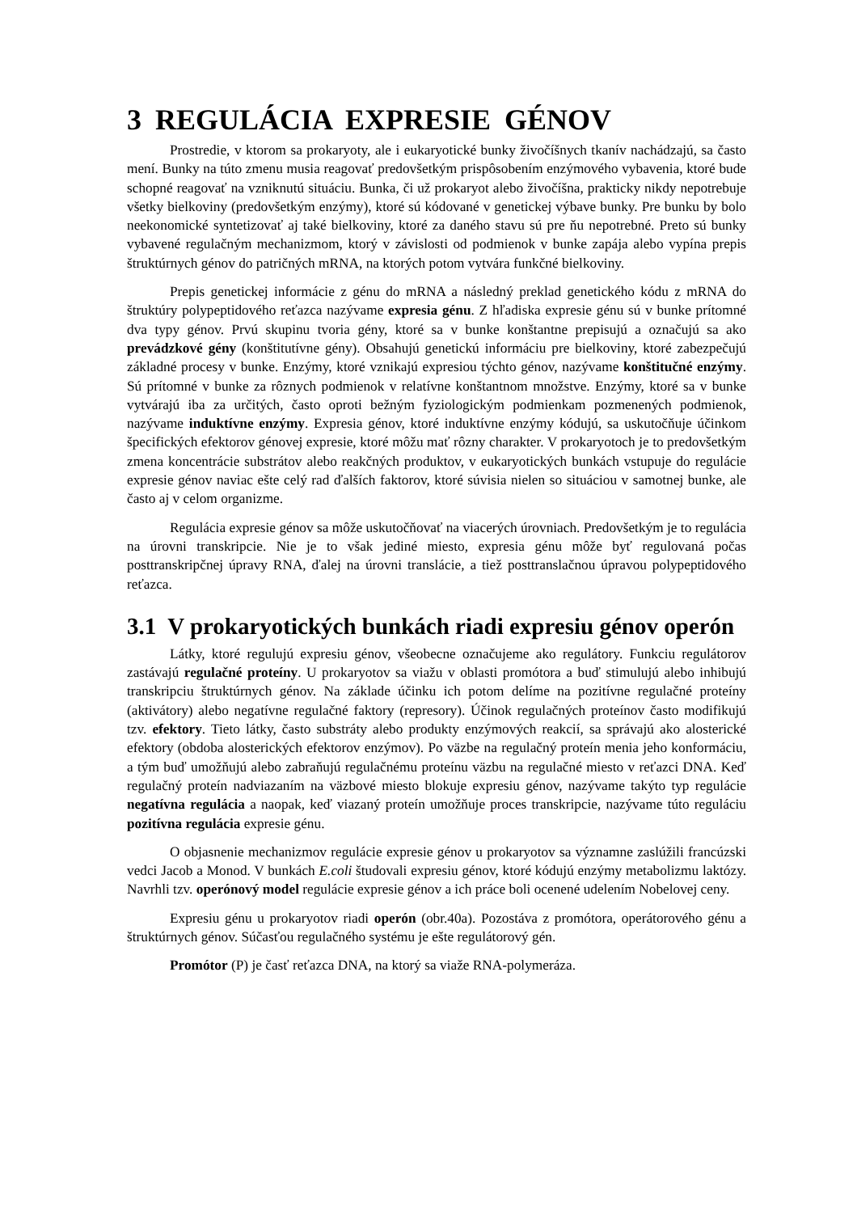3 REGULÁCIA EXPRESIE GÉNOV
Prostredie, v ktorom sa prokaryoty, ale i eukaryotické bunky živočíšnych tkanív nachádzajú, sa často mení. Bunky na túto zmenu musia reagovať predovšetkým prispôsobením enzýmového vybavenia, ktoré bude schopné reagovať na vzniknutú situáciu. Bunka, či už prokaryot alebo živočíšna, prakticky nikdy nepotrebuje všetky bielkoviny (predovšetkým enzýmy), ktoré sú kódované v genetickej výbave bunky. Pre bunku by bolo neekonomické syntetizovať aj také bielkoviny, ktoré za daného stavu sú pre ňu nepotrebné. Preto sú bunky vybavené regulačným mechanizmom, ktorý v závislosti od podmienok v bunke zapája alebo vypína prepis štruktúrnych génov do patričných mRNA, na ktorých potom vytvára funkčné bielkoviny.
Prepis genetickej informácie z génu do mRNA a následný preklad genetického kódu z mRNA do štruktúry polypeptidového reťazca nazývame expresia génu. Z hľadiska expresie génu sú v bunke prítomné dva typy génov. Prvú skupinu tvoria gény, ktoré sa v bunke konštantne prepisujú a označujú sa ako prevádzkové gény (konštitutívne gény). Obsahujú genetickú informáciu pre bielkoviny, ktoré zabezpečujú základné procesy v bunke. Enzýmy, ktoré vznikajú expresiou týchto génov, nazývame konštitučné enzýmy. Sú prítomné v bunke za rôznych podmienok v relatívne konštantnom množstve. Enzýmy, ktoré sa v bunke vytvárajú iba za určitých, často oproti bežným fyziologickým podmienkam pozmenených podmienok, nazývame induktívne enzýmy. Expresia génov, ktoré induktívne enzýmy kódujú, sa uskutočňuje účinkom špecifických efektorov génovej expresie, ktoré môžu mať rôzny charakter. V prokaryotoch je to predovšetkým zmena koncentrácie substrátov alebo reakčných produktov, v eukaryotických bunkách vstupuje do regulácie expresie génov naviac ešte celý rad ďalších faktorov, ktoré súvisia nielen so situáciou v samotnej bunke, ale často aj v celom organizme.
Regulácia expresie génov sa môže uskutočňovať na viacerých úrovniach. Predovšetkým je to regulácia na úrovni transkripcie. Nie je to však jediné miesto, expresia génu môže byť regulovaná počas posttranskripčnej úpravy RNA, ďalej na úrovni translácie, a tiež posttranslačnou úpravou polypeptidového reťazca.
3.1 V prokaryotických bunkách riadi expresiu génov operón
Látky, ktoré regulujú expresiu génov, všeobecne označujeme ako regulátory. Funkciu regulátorov zastávajú regulačné proteíny. U prokaryotov sa viažu v oblasti promótora a buď stimulujú alebo inhibujú transkripciu štruktúrnych génov. Na základe účinku ich potom delíme na pozitívne regulačné proteíny (aktivátory) alebo negatívne regulačné faktory (represory). Účinok regulačných proteínov často modifikujú tzv. efektory. Tieto látky, často substráty alebo produkty enzýmových reakcií, sa správajú ako alosterické efektory (obdoba alosterických efektorov enzýmov). Po väzbe na regulačný proteín menia jeho konformáciu, a tým buď umožňujú alebo zabraňujú regulačnému proteínu väzbu na regulačné miesto v reťazci DNA. Keď regulačný proteín nadviazaním na väzbové miesto blokuje expresiu génov, nazývame takýto typ regulácie negatívna regulácia a naopak, keď viazaný proteín umožňuje proces transkripcie, nazývame túto reguláciu pozitívna regulácia expresie génu.
O objasnenie mechanizmov regulácie expresie génov u prokaryotov sa významne zaslúžili francúzski vedci Jacob a Monod. V bunkách E.coli študovali expresiu génov, ktoré kódujú enzýmy metabolizmu laktózy. Navrhli tzv. operónový model regulácie expresie génov a ich práce boli ocenené udelením Nobelovej ceny.
Expresiu génu u prokaryotov riadi operón (obr.40a). Pozostáva z promótora, operátorového génu a štruktúrnych génov. Súčasťou regulačného systému je ešte regulátorový gén.
Promótor (P) je časť reťazca DNA, na ktorý sa viaže RNA-polymeráza.